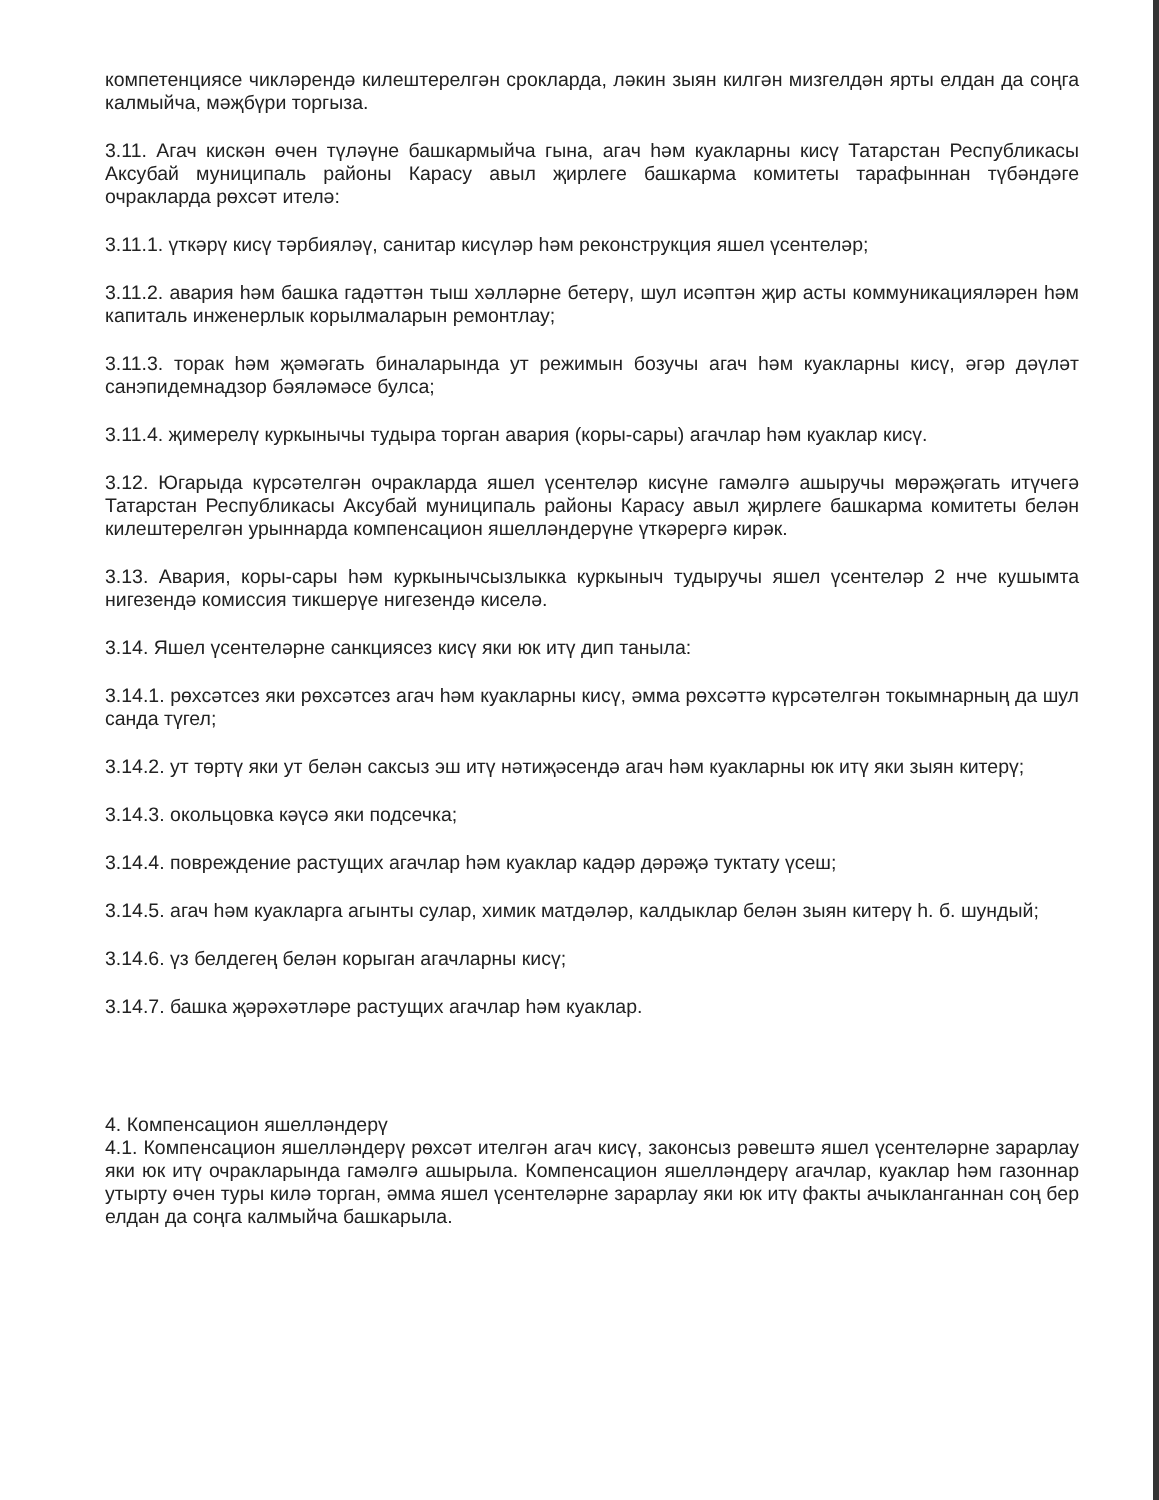компетенциясе чикләрендә килештерелгән срокларда, ләкин зыян килгән мизгелдән ярты елдан да соңга калмыйча, мәҗбүри торгыза.
3.11. Агач кискән өчен түләүне башкармыйча гына, агач һәм куакларны кисү Татарстан Республикасы Аксубай муниципаль районы Карасу авыл җирлеге башкарма комитеты тарафыннан түбәндәге очракларда рөхсәт ителә:
3.11.1. үткәрү кисү тәрбияләү, санитар кисүләр һәм реконструкция яшел үсентеләр;
3.11.2. авария һәм башка гадәттән тыш хәлләрне бетерү, шул исәптән җир асты коммуникацияләрен һәм капиталь инженерлык корылмаларын ремонтлау;
3.11.3. торак һәм җәмәгать биналарында ут режимын бозучы агач һәм куакларны кисү, әгәр дәүләт санэпидемнадзор бәяләмәсе булса;
3.11.4. җимерелү куркынычы тудыра торган авария (коры-сары) агачлар һәм куаклар кисү.
3.12. Югарыда күрсәтелгән очракларда яшел үсентеләр кисүне гамәлгә ашыручы мөрәҗәгать итүчегә Татарстан Республикасы Аксубай муниципаль районы Карасу авыл җирлеге башкарма комитеты белән килештерелгән урыннарда компенсацион яшелләндерүне үткәрергә кирәк.
3.13. Авария, коры-сары һәм куркынычсызлыкка куркыныч тудыручы яшел үсентеләр 2 нче кушымта нигезендә комиссия тикшерүе нигезендә киселә.
3.14. Яшел үсентеләрне санкциясез кисү яки юк итү дип танылa:
3.14.1. рөхсәтсез яки рөхсәтсез агач һәм куакларны кисү, әмма рөхсәттә күрсәтелгән токымнарның да шул санда түгел;
3.14.2. ут төртү яки ут белән саксыз эш итү нәтиҗәсендә агач һәм куакларны юк итү яки зыян китерү;
3.14.3. окольцовка кәүсә яки подсечка;
3.14.4. повреждение растущих агачлар һәм куаклар кадәр дәрәҗә туктату үсеш;
3.14.5. агач һәм куакларга агынты сулар, химик матдәләр, калдыклар белән зыян китерү һ. б. шундый;
3.14.6. үз белдегең белән корыган агачларны кисү;
3.14.7. башка җәрәхәтләре растущих агачлар һәм куаклар.
4. Компенсацион яшелләндерү
4.1. Компенсацион яшелләндерү рөхсәт ителгән агач кисү, законсыз рәвештә яшел үсентеләрне зарарлау яки юк итү очракларында гамәлгә ашырыла. Компенсацион яшелләндерү агачлар, куаклар һәм газоннар утырту өчен туры килә торган, әмма яшел үсентеләрне зарарлау яки юк итү факты ачыкланганнан соң бер елдан да соңга калмыйча башкарыла.